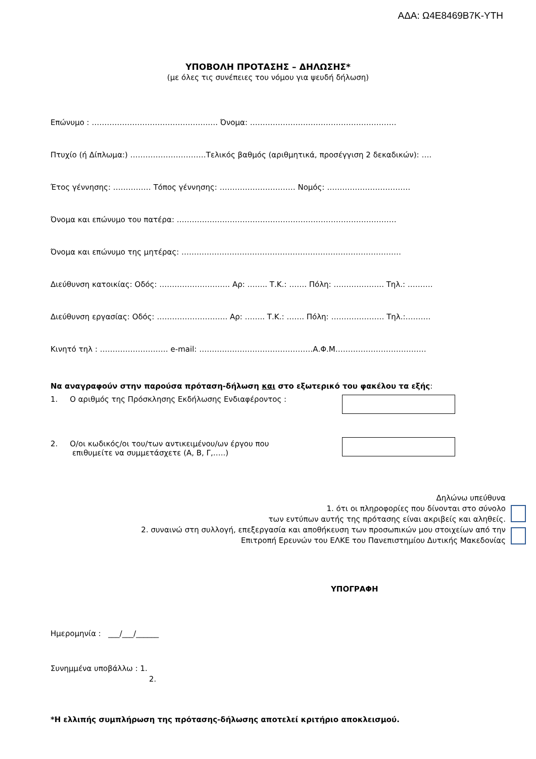ΑΔΑ: Ω4Ε8469Β7Κ-ΥΤΗ
ΥΠΟΒΟΛΗ ΠΡΟΤΑΣΗΣ – ΔΗΛΩΣΗΣ*
(με όλες τις συνέπειες του νόμου για ψευδή δήλωση)
Επώνυμο : ……………………………………….…. Όνομα: ………………………………………………….
Πτυχίο (ή Δίπλωμα:) …………………………Τελικός βαθμός (αριθμητικά, προσέγγιση 2 δεκαδικών): ….
Έτος γέννησης: …………… Τόπος γέννησης: ………………………… Νομός: ……………………………
Όνομα και επώνυμο του πατέρα: ……………………………………………………………………………
Όνομα και επώνυμο της μητέρας: ……………………………………………………………………………
Διεύθυνση κατοικίας: Οδός: ………………………. Αρ: …….. Τ.Κ.: ……. Πόλη: ……………….. Τηλ.: ……….
Διεύθυνση εργασίας: Οδός: ………………………. Αρ: …….. Τ.Κ.: ……. Πόλη: ………………… Τηλ.:……….
Κινητό τηλ : ……………………… e-mail: ………………………………………Α.Φ.Μ………………………………
Να αναγραφούν στην παρούσα πρόταση-δήλωση και στο εξωτερικό του φακέλου τα εξής:
1. Ο αριθμός της Πρόσκλησης Εκδήλωσης Ενδιαφέροντος :
2. Ο/οι κωδικός/οι του/των αντικειμένου/ων έργου που
επιθυμείτε να συμμετάσχετε (Α, Β, Γ,…..)
Δηλώνω υπεύθυνα
1. ότι οι πληροφορίες που δίνονται στο σύνολο
των εντύπων αυτής της πρότασης είναι ακριβείς και αληθείς.
2. συναινώ στη συλλογή, επεξεργασία και αποθήκευση των προσωπικών μου στοιχείων από την
Επιτροπή Ερευνών του ΕΛΚΕ του Πανεπιστημίου Δυτικής Μακεδονίας
ΥΠΟΓΡΑΦΗ
Ημερομηνία : ___/___/______
Συνημμένα υποβάλλω : 1.
2.
*Η ελλιπής συμπλήρωση της πρότασης-δήλωσης αποτελεί κριτήριο αποκλεισμού.